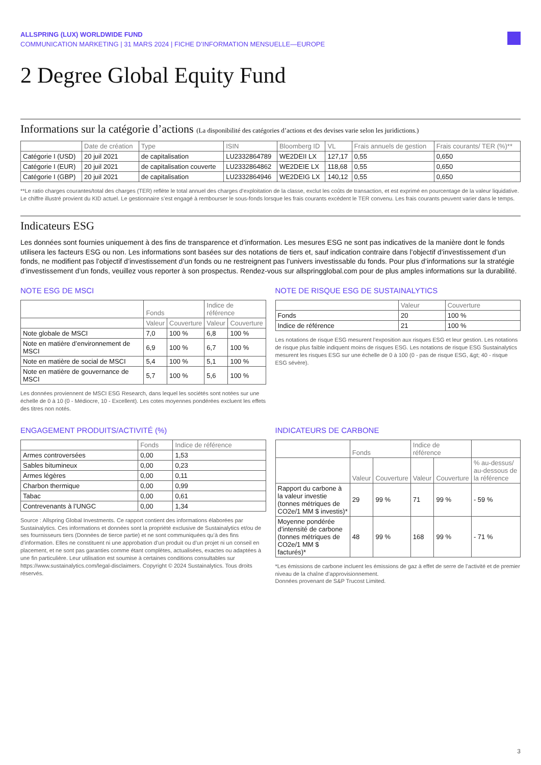ALLSPRING (LUX) WORLDWIDE FUND
COMMUNICATION MARKETING | 31 MARS 2024 | FICHE D’INFORMATION MENSUELLE—EUROPE
2 Degree Global Equity Fund
Informations sur la catégorie d’actions (La disponibilité des catégories d’actions et des devises varie selon les juridictions.)
| | Date de création | Type | ISIN | Bloomberg ID | VL | Frais annuels de gestion | Frais courants/ TER (%)** |
| --- | --- | --- | --- | --- | --- | --- | --- |
| Catégorie I (USD) | 20 juil 2021 | de capitalisation | LU2332864789 | WE2DEII LX | 127,17 | 0,55 | 0,650 |
| Catégorie I (EUR) | 20 juil 2021 | de capitalisation couverte | LU2332864862 | WE2DEIE LX | 118,68 | 0,55 | 0,650 |
| Catégorie I (GBP) | 20 juil 2021 | de capitalisation | LU2332864946 | WE2DEIG LX | 140,12 | 0,55 | 0,650 |
**Le ratio charges courantes/total des charges (TER) reflète le total annuel des charges d’exploitation de la classe, exclut les coûts de transaction, et est exprimé en pourcentage de la valeur liquidative. Le chiffre illustré provient du KID actuel. Le gestionnaire s’est engagé à rembourser le sous-fonds lorsque les frais courants excèdent le TER convenu. Les frais courants peuvent varier dans le temps.
Indicateurs ESG
Les données sont fournies uniquement à des fins de transparence et d’information. Les mesures ESG ne sont pas indicatives de la manière dont le fonds utilisera les facteurs ESG ou non. Les informations sont basées sur des notations de tiers et, sauf indication contraire dans l’objectif d’investissement d’un fonds, ne modifient pas l’objectif d’investissement d’un fonds ou ne restreignent pas l’univers investissable du fonds. Pour plus d’informations sur la stratégie d’investissement d’un fonds, veuillez vous reporter à son prospectus. Rendez-vous sur allspringglobal.com pour de plus amples informations sur la durabilité.
NOTE ESG DE MSCI
| | Fonds | | Indice de référence | |
| --- | --- | --- | --- | --- |
| | Valeur | Couverture | Valeur | Couverture |
| Note globale de MSCI | 7,0 | 100 % | 6,8 | 100 % |
| Note en matière d’environnement de MSCI | 6,9 | 100 % | 6,7 | 100 % |
| Note en matière de social de MSCI | 5,4 | 100 % | 5,1 | 100 % |
| Note en matière de gouvernance de MSCI | 5,7 | 100 % | 5,6 | 100 % |
Les données proviennent de MSCI ESG Research, dans lequel les sociétés sont notées sur une échelle de 0 à 10 (0 - Médiocre, 10 - Excellent). Les cotes moyennes pondérées excluent les effets des titres non notés.
NOTE DE RISQUE ESG DE SUSTAINALYTICS
| | Valeur | Couverture |
| --- | --- | --- |
| Fonds | 20 | 100 % |
| Indice de référence | 21 | 100 % |
Les notations de risque ESG mesurent l’exposition aux risques ESG et leur gestion. Les notations de risque plus faible indiquent moins de risques ESG. Les notations de risque ESG Sustainalytics mesurent les risques ESG sur une échelle de 0 à 100 (0 - pas de risque ESG, &gt; 40 - risque ESG sévère).
ENGAGEMENT PRODUITS/ACTIVITÉ (%)
| | Fonds | Indice de référence |
| --- | --- | --- |
| Armes controversées | 0,00 | 1,53 |
| Sables bitumineux | 0,00 | 0,23 |
| Armes légères | 0,00 | 0,11 |
| Charbon thermique | 0,00 | 0,99 |
| Tabac | 0,00 | 0,61 |
| Contrevenants à l’UNGC | 0,00 | 1,34 |
Source : Allspring Global Investments. Ce rapport contient des informations élaborées par Sustainalytics. Ces informations et données sont la propriété exclusive de Sustainalytics et/ou de ses fournisseurs tiers (Données de tierce partie) et ne sont communiquées qu’à des fins d’information. Elles ne constituent ni une approbation d’un produit ou d’un projet ni un conseil en placement, et ne sont pas garanties comme étant complètes, actualisées, exactes ou adaptées à une fin particulière. Leur utilisation est soumise à certaines conditions consultables sur https://www.sustainalytics.com/legal-disclaimers. Copyright © 2024 Sustainalytics. Tous droits réservés.
INDICATEURS DE CARBONE
| | Fonds | | Indice de référence | | |
| --- | --- | --- | --- | --- | --- |
| | Valeur | Couverture | Valeur | Couverture | % au-dessus/ au-dessous de la référence |
| Rapport du carbone à la valeur investie (tonnes métriques de CO2e/1 MM $ investis)* | 29 | 99 % | 71 | 99 % | - 59 % |
| Moyenne pondérée d’intensité de carbone (tonnes métriques de CO2e/1 MM $ facturés)* | 48 | 99 % | 168 | 99 % | - 71 % |
*Les émissions de carbone incluent les émissions de gaz à effet de serre de l’activité et de premier niveau de la chaîne d’approvisionnement.
Données provenant de S&P Trucost Limited.
3